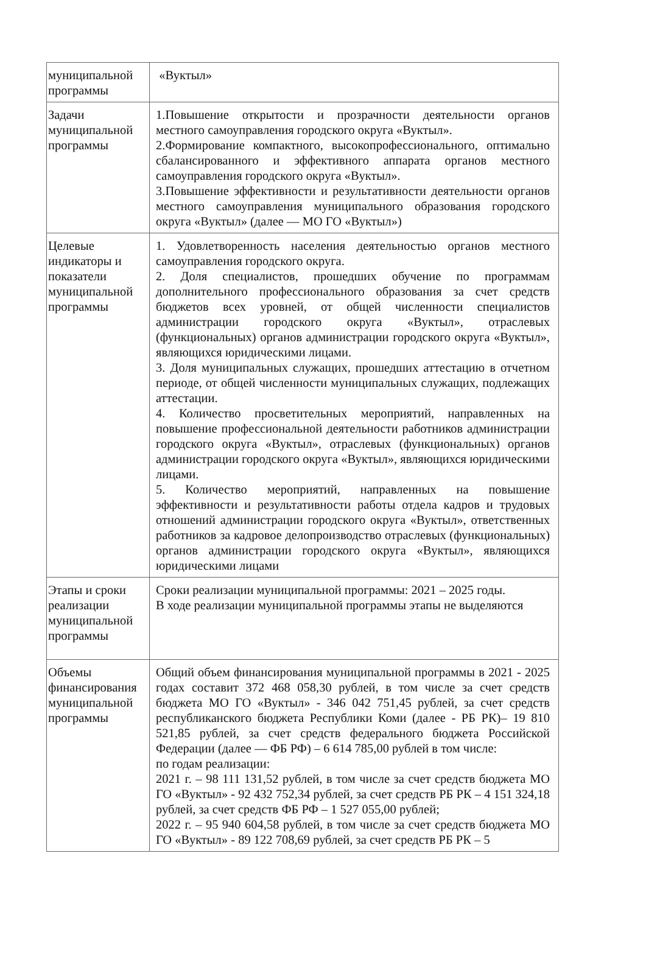| муниципальной программы | «Вуктыл» |
| Задачи муниципальной программы | 1.Повышение открытости и прозрачности деятельности органов местного самоуправления городского округа «Вуктыл». 2.Формирование компактного, высокопрофессионального, оптимально сбалансированного и эффективного аппарата органов местного самоуправления городского округа «Вуктыл». 3.Повышение эффективности и результативности деятельности органов местного самоуправления муниципального образования городского округа «Вуктыл» (далее — МО ГО «Вуктыл») |
| Целевые индикаторы и показатели муниципальной программы | 1. Удовлетворенность населения деятельностью органов местного самоуправления городского округа. 2. Доля специалистов, прошедших обучение по программам дополнительного профессионального образования за счет средств бюджетов всех уровней, от общей численности специалистов администрации городского округа «Вуктыл», отраслевых (функциональных) органов администрации городского округа «Вуктыл», являющихся юридическими лицами. 3. Доля муниципальных служащих, прошедших аттестацию в отчетном периоде, от общей численности муниципальных служащих, подлежащих аттестации. 4. Количество просветительных мероприятий, направленных на повышение профессиональной деятельности работников администрации городского округа «Вуктыл», отраслевых (функциональных) органов администрации городского округа «Вуктыл», являющихся юридическими лицами. 5. Количество мероприятий, направленных на повышение эффективности и результативности работы отдела кадров и трудовых отношений администрации городского округа «Вуктыл», ответственных работников за кадровое делопроизводство отраслевых (функциональных) органов администрации городского округа «Вуктыл», являющихся юридическими лицами |
| Этапы и сроки реализации муниципальной программы | Сроки реализации муниципальной программы: 2021 – 2025 годы. В ходе реализации муниципальной программы этапы не выделяются |
| Объемы финансирования муниципальной программы | Общий объем финансирования муниципальной программы в 2021 - 2025 годах составит 372 468 058,30 рублей, в том числе за счет средств бюджета МО ГО «Вуктыл» - 346 042 751,45 рублей, за счет средств республиканского бюджета Республики Коми (далее - РБ РК)– 19 810 521,85 рублей, за счет средств федерального бюджета Российской Федерации (далее — ФБ РФ) – 6 614 785,00 рублей в том числе: по годам реализации: 2021 г. – 98 111 131,52 рублей, в том числе за счет средств бюджета МО ГО «Вуктыл» - 92 432 752,34 рублей, за счет средств РБ РК – 4 151 324,18 рублей, за счет средств ФБ РФ – 1 527 055,00 рублей; 2022 г. – 95 940 604,58 рублей, в том числе за счет средств бюджета МО ГО «Вуктыл» - 89 122 708,69 рублей, за счет средств РБ РК – 5 |